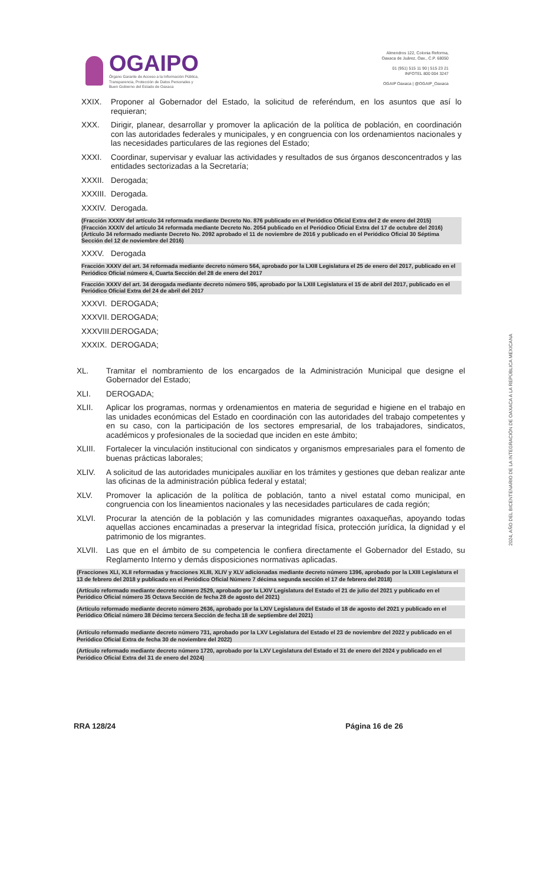OGAIPO
Órgano Garante de Acceso a la Información Pública,
Transparencia, Protección de Datos Personales y
Buen Gobierno del Estado de Oaxaca
Almendros 122, Colonia Reforma,
Oaxaca de Juárez, Oax., C.P. 68050
01 (951) 515 11 90 | 515 23 21
INFOTEL 800 004 3247
OGAIP Oaxaca | @OGAIP_Oaxaca
XXIX. Proponer al Gobernador del Estado, la solicitud de referéndum, en los asuntos que así lo requieran;
XXX. Dirigir, planear, desarrollar y promover la aplicación de la política de población, en coordinación con las autoridades federales y municipales, y en congruencia con los ordenamientos nacionales y las necesidades particulares de las regiones del Estado;
XXXI. Coordinar, supervisar y evaluar las actividades y resultados de sus órganos desconcentrados y las entidades sectorizadas a la Secretaría;
XXXII. Derogada;
XXXIII. Derogada.
XXXIV. Derogada.
(Fracción XXXIV del artículo 34 reformada mediante Decreto No. 876 publicado en el Periódico Oficial Extra del 2 de enero del 2015)
(Fracción XXXIV del artículo 34 reformada mediante Decreto No. 2054 publicado en el Periódico Oficial Extra del 17 de octubre del 2016)
(Artículo 34 reformado mediante Decreto No. 2092 aprobado el 11 de noviembre de 2016 y publicado en el Periódico Oficial 30 Séptima Sección del 12 de noviembre del 2016)
XXXV. Derogada
Fracción XXXV del art. 34 reformada mediante decreto número 564, aprobado por la LXIII Legislatura el 25 de enero del 2017, publicado en el Periódico Oficial número 4, Cuarta Sección del 28 de enero del 2017
Fracción XXXV del art. 34 derogada mediante decreto número 595, aprobado por la LXIII Legislatura el 15 de abril del 2017, publicado en el Periódico Oficial Extra del 24 de abril del 2017
XXXVI. DEROGADA;
XXXVII. DEROGADA;
XXXVIII. DEROGADA;
XXXIX. DEROGADA;
XL. Tramitar el nombramiento de los encargados de la Administración Municipal que designe el Gobernador del Estado;
XLI. DEROGADA;
XLII. Aplicar los programas, normas y ordenamientos en materia de seguridad e higiene en el trabajo en las unidades económicas del Estado en coordinación con las autoridades del trabajo competentes y en su caso, con la participación de los sectores empresarial, de los trabajadores, sindicatos, académicos y profesionales de la sociedad que inciden en este ámbito;
XLIII. Fortalecer la vinculación institucional con sindicatos y organismos empresariales para el fomento de buenas prácticas laborales;
XLIV. A solicitud de las autoridades municipales auxiliar en los trámites y gestiones que deban realizar ante las oficinas de la administración pública federal y estatal;
XLV. Promover la aplicación de la política de población, tanto a nivel estatal como municipal, en congruencia con los lineamientos nacionales y las necesidades particulares de cada región;
XLVI. Procurar la atención de la población y las comunidades migrantes oaxaqueñas, apoyando todas aquellas acciones encaminadas a preservar la integridad física, protección jurídica, la dignidad y el patrimonio de los migrantes.
XLVII. Las que en el ámbito de su competencia le confiera directamente el Gobernador del Estado, su Reglamento Interno y demás disposiciones normativas aplicadas.
(Fracciones XLI, XLII reformadas y fracciones XLIII, XLIV y XLV adicionadas mediante decreto número 1396, aprobado por la LXIII Legislatura el 13 de febrero del 2018 y publicado en el Periódico Oficial Número 7 décima segunda sección el 17 de febrero del 2018)
(Artículo reformado mediante decreto número 2529, aprobado por la LXIV Legislatura del Estado el 21 de julio del 2021 y publicado en el Periódico Oficial número 35 Octava Sección de fecha 28 de agosto del 2021)
(Artículo reformado mediante decreto número 2636, aprobado por la LXIV Legislatura del Estado el 18 de agosto del 2021 y publicado en el Periódico Oficial número 38 Décimo tercera Sección de fecha 18 de septiembre del 2021)
(Artículo reformado mediante decreto número 731, aprobado por la LXV Legislatura del Estado el 23 de noviembre del 2022 y publicado en el Periódico Oficial Extra de fecha 30 de noviembre del 2022)
(Artículo reformado mediante decreto número 1720, aprobado por la LXV Legislatura del Estado el 31 de enero del 2024 y publicado en el Periódico Oficial Extra del 31 de enero del 2024)
RRA 128/24 Página 16 de 26
2024, AÑO DEL BICENTENARIO DE LA INTEGRACIÓN DE OAXACA A LA REPÚBLICA MEXICANA